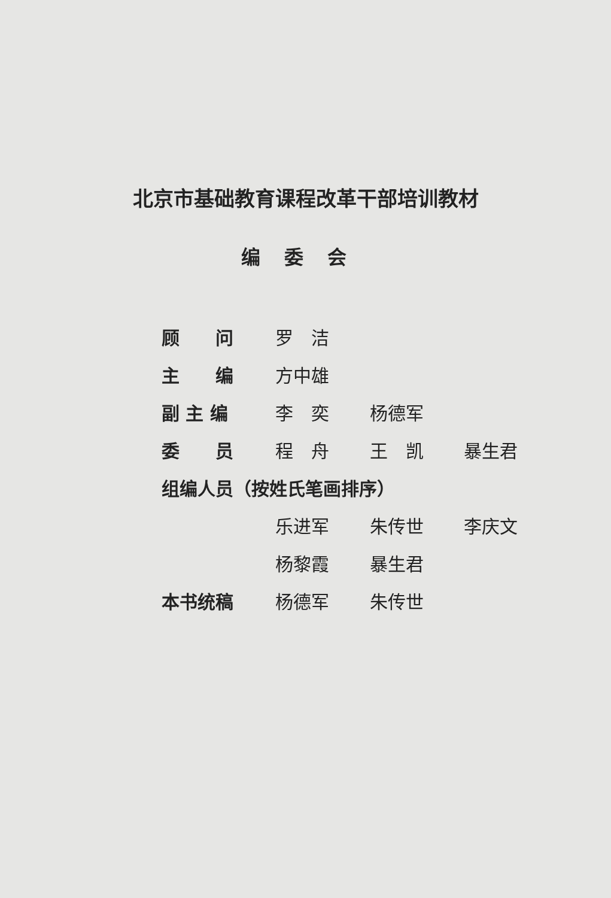北京市基础教育课程改革干部培训教材
编委会
顾　　问 罗　洁
主　　编 方中雄
副 主 编 李　奕 杨德军
委　　员 程　舟 王　凯 暴生君
组编人员（按姓氏笔画排序）
乐进军 朱传世 李庆文
杨黎霞 暴生君
本书统稿 杨德军 朱传世